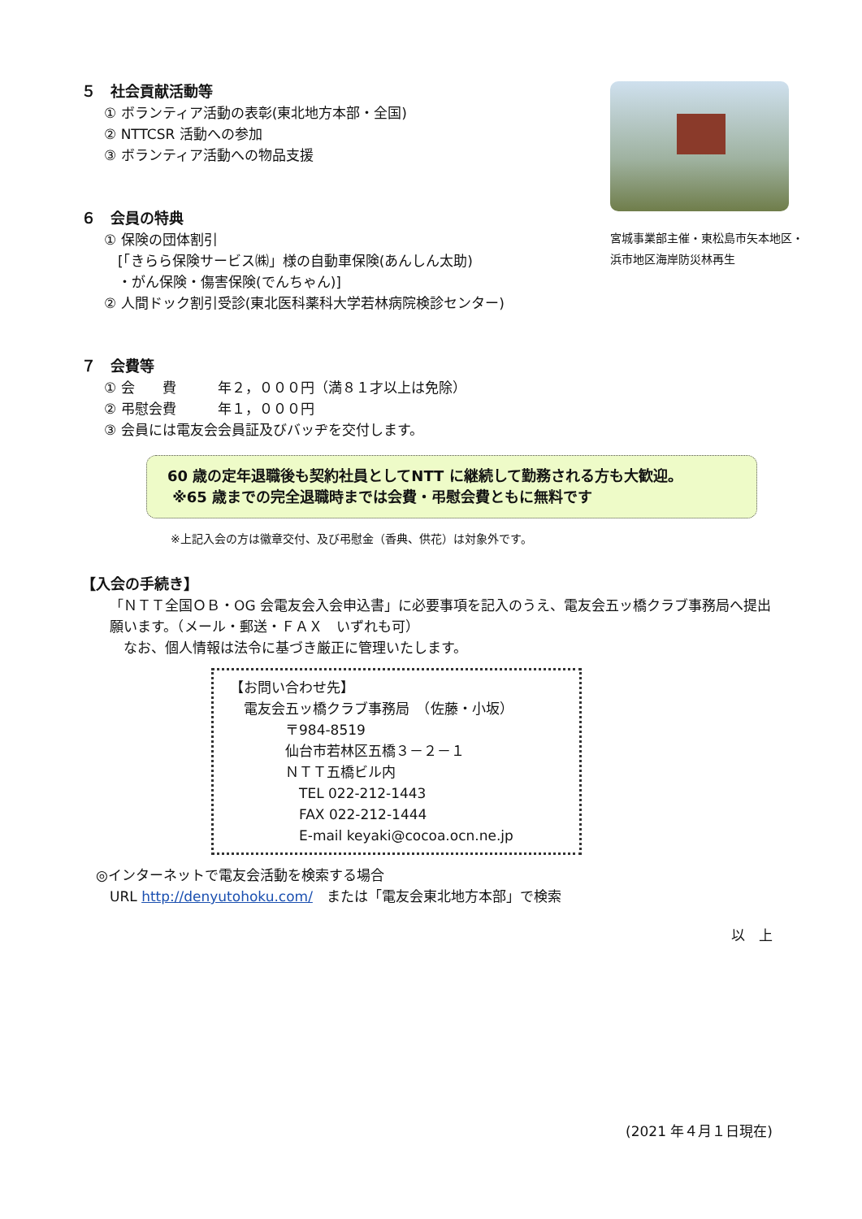宮城事業部主催・東松島市矢本地区・
浜市地区海岸防災林再生
５　社会貢献活動等
① ボランティア活動の表彰(東北地方本部・全国)
② NTTCSR 活動への参加
③ ボランティア活動への物品支援
６　会員の特典
① 保険の団体割引
　[「きらら保険サービス㈱」様の自動車保険(あんしん太助)
　・がん保険・傷害保険(でんちゃん)]
② 人間ドック割引受診(東北医科薬科大学若林病院検診センター)
７　会費等
① 会　　費　　　年２，０００円（満８１才以上は免除）
② 弔慰会費　　　年１，０００円
③ 会員には電友会会員証及びバッヂを交付します。
60 歳の定年退職後も契約社員としてNTT に継続して勤務される方も大歓迎。
※65 歳までの完全退職時までは会費・弔慰会費ともに無料です
※上記入会の方は徽章交付、及び弔慰金（香典、供花）は対象外です。
【入会の手続き】
「ＮＴＴ全国ＯＢ・OG 会電友会入会申込書」に必要事項を記入のうえ、電友会五ッ橋クラブ事務局へ提出願います。（メール・郵送・ＦＡＸ　いずれも可）
　なお、個人情報は法令に基づき厳正に管理いたします。
【お問い合わせ先】
　電友会五ッ橋クラブ事務局　（佐藤・小坂）
　　　　〒984-8519
　　　　仙台市若林区五橋３－２－１
　　　　ＮＴＴ五橋ビル内
　　　　　TEL 022-212-1443
　　　　　FAX 022-212-1444
　　　　　E-mail keyaki@cocoa.ocn.ne.jp
◎インターネットで電友会活動を検索する場合
　URL http://denyutohoku.com/　または「電友会東北地方本部」で検索
以　上
(2021 年４月１日現在)